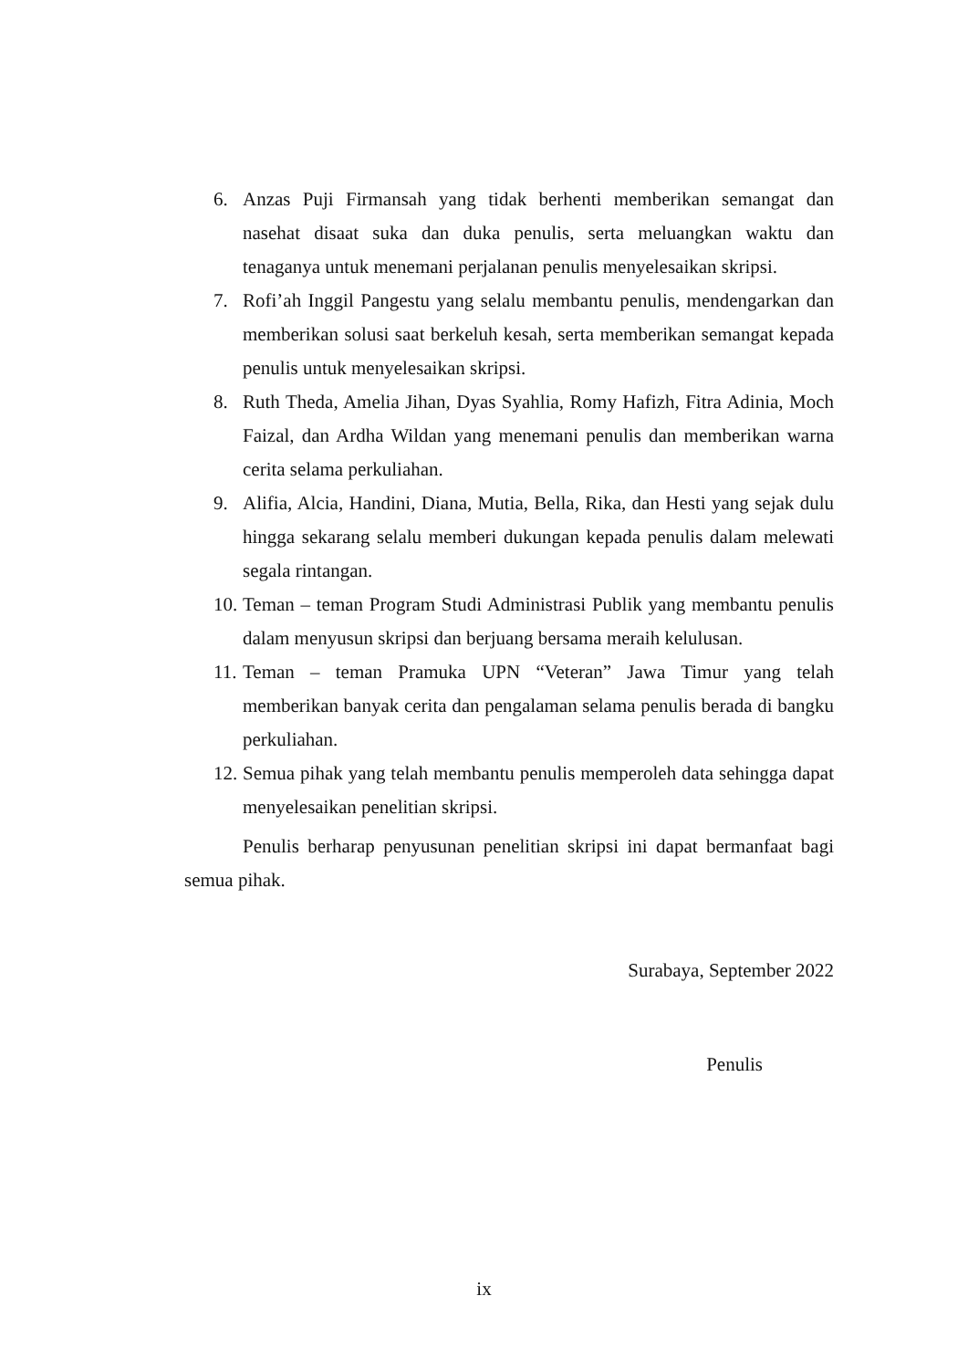6. Anzas Puji Firmansah yang tidak berhenti memberikan semangat dan nasehat disaat suka dan duka penulis, serta meluangkan waktu dan tenaganya untuk menemani perjalanan penulis menyelesaikan skripsi.
7. Rofi’ah Inggil Pangestu yang selalu membantu penulis, mendengarkan dan memberikan solusi saat berkeluh kesah, serta memberikan semangat kepada penulis untuk menyelesaikan skripsi.
8. Ruth Theda, Amelia Jihan, Dyas Syahlia, Romy Hafizh, Fitra Adinia, Moch Faizal, dan Ardha Wildan yang menemani penulis dan memberikan warna cerita selama perkuliahan.
9. Alifia, Alcia, Handini, Diana, Mutia, Bella, Rika, dan Hesti yang sejak dulu hingga sekarang selalu memberi dukungan kepada penulis dalam melewati segala rintangan.
10. Teman – teman Program Studi Administrasi Publik yang membantu penulis dalam menyusun skripsi dan berjuang bersama meraih kelulusan.
11. Teman – teman Pramuka UPN “Veteran” Jawa Timur yang telah memberikan banyak cerita dan pengalaman selama penulis berada di bangku perkuliahan.
12. Semua pihak yang telah membantu penulis memperoleh data sehingga dapat menyelesaikan penelitian skripsi.
Penulis berharap penyusunan penelitian skripsi ini dapat bermanfaat bagi semua pihak.
Surabaya, September 2022
Penulis
ix